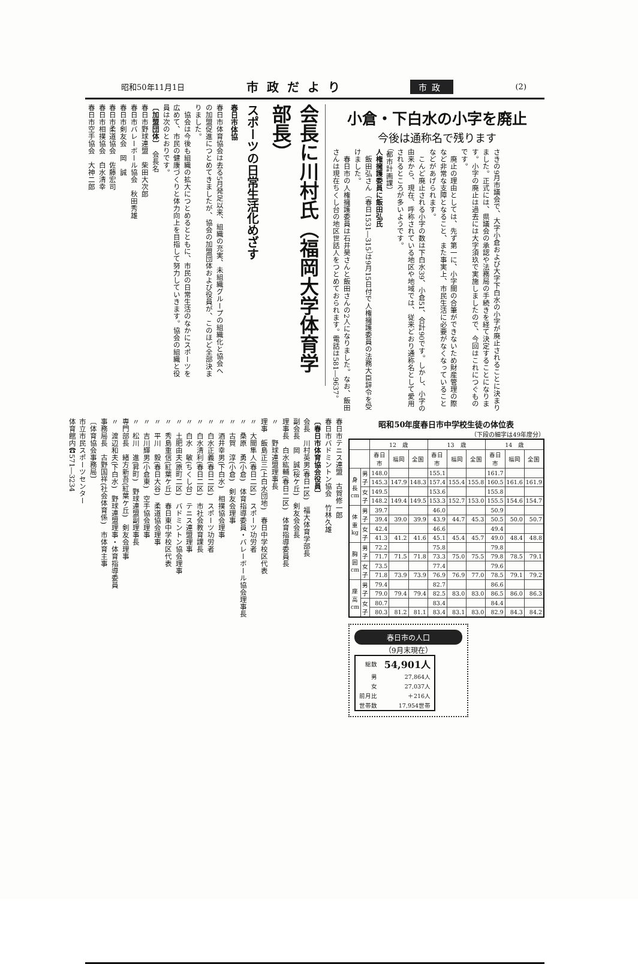昭和50年11月1日 市政だより 市政 (2)
小倉・下白水の小字を廃止
今後は通称名で残ります
さきの9月市議会で、大字小倉および大字下白水の小字が廃止されることに決まりました。正式には、県議会の承認や法務局の手続きを経て決定することになります。小字の廃止は過去には大字須玖で実施しましたので、今回はこれにつぐものです。
　廃止の理由としては、先ず第一に、小字間の合筆ができないため財産管理の際など非常な支障となること、また事実上、市民生活に必要がなくなっていることなどがあげられます。
　こんど廃止される小字の数は下白水39、小倉51、合計90です。しかし、小字の由来から、現在、呼称されている地区や地域では、従来どおり通称名として愛用されるところが多いようです。
（都市計画課）
人権擁護委員に飯田弘氏
　飯田弘さん（春日1531―315）は9月15日付で人権擁護委員の法務大臣辞令を受けました。
　春日市の人権擁護委員は石井昊さんと飯田さんの2人になりました。なお、飯田さんは現在ちくし台の地区世話人をつとめておられます。電話は581―9637。
会長に川村氏（福岡大学体育学部長）
スポーツの日常生活化めざす
春日市体協
春日市体育協会は去る5月発足以来、組織の充実、未組織グループの組織化と協会への加盟促進につとめてきましたが、協会の加盟団体および役員が、このほど全部決まりました。
　協会は今後も組織の拡大につとめるとともに、市民の日常生活のなかにスポーツを広めて、市民の健康づくりと体力向上を目指して努力していきます。協会の組織と役員は次のとおりです。
〔加盟団体〕　会長名
春日市野球連盟　柴田大次郎
春日市バレーボール協会　秋田秀雄
春日市剣友会　岡　誠
春日市柔道協会　佐藤宏司
春日市相撲協会　白水清幸
春日市空手協会　大神二郎
昭和50年度春日市中学校生徒の体位表
（下段の細字は49年度分）
| | | 12 歳 | | | 13 歳 | | | 14 歳 | | |
| --- | --- | --- | --- | --- | --- | --- | --- | --- | --- | --- |
| | | 春日市 | 福岡 | 全国 | 春日市 | 福岡 | 全国 | 春日市 | 福岡 | 全国 |
| 身長 cm | 男子 | 148.0 | | | 155.1 | | | 161.7 | | |
| | | 145.3 | 147.9 | 148.3 | 157.4 | 155.4 | 155.8 | 160.5 | 161.6 | 161.9 |
| | 女子 | 149.5 | | | 153.6 | | | 155.8 | | |
| | | 148.2 | 149.4 | 149.5 | 153.3 | 152.7 | 153.0 | 155.5 | 154.6 | 154.7 |
| 体重 kg | 男子 | 39.7 | | | 46.0 | | | 50.9 | | |
| | | 39.4 | 39.0 | 39.9 | 43.9 | 44.7 | 45.3 | 50.5 | 50.0 | 50.7 |
| | 女子 | 42.4 | | | 46.6 | | | 49.4 | | |
| | | 41.3 | 41.2 | 41.6 | 45.1 | 45.4 | 45.7 | 49.0 | 48.4 | 48.8 |
| 胸囲 cm | 男子 | 72.2 | | | 75.8 | | | 79.8 | | |
| | | 71.7 | 71.5 | 71.8 | 73.3 | 75.0 | 75.5 | 79.8 | 78.5 | 79.1 |
| | 女子 | 73.5 | | | 77.4 | | | 79.6 | | |
| | | 71.8 | 73.9 | 73.9 | 76.9 | 76.9 | 77.0 | 78.5 | 79.1 | 79.2 |
| 座高 cm | 男子 | 79.4 | | | 82.7 | | | 86.6 | | |
| | | 79.0 | 79.4 | 79.4 | 82.5 | 83.0 | 83.0 | 86.5 | 86.0 | 86.3 |
| | 女子 | 80.7 | | | 83.4 | | | 84.4 | | |
| | | 80.3 | 81.2 | 81.1 | 83.4 | 83.1 | 83.0 | 82.9 | 84.3 | 84.2 |
春日市の人口
（9月末現在）
| 総数 | 54,901人 |
| 男 | 27,864人 |
| 女 | 27,037人 |
| 前月比 | ＋216人 |
| 世帯数 | 17,954世帯 |
春日市テニス連盟　古賀修一郎
春日市バドミントン協会　竹林久雄
〔春日市体育協会役員〕
会長　川村英男(春日1区)　福大体育学部長
副会長　岡　誠(桜ケ丘)　剣友会会長
理事長　白水紘輔(春日二区)　体育指導委員長
〃　　野球連盟理事長
理事　飯島正三(上白水団地)　春日中学校区代表
〃　大間隼人(春日二区)　スポーツ功労者
〃　桑原　勇(小倉)　体育指導委員・バレーボール協会理事長
〃　古賀　淳(小倉)　剣友会理事
〃　酒井幸男(下白水)　相撲協会理事
〃　白水正義(春日二区)　スポーツ功労者
〃　白水清利(春日二区)　市社会教育課長
〃　白水　敏(ちくし台)　テニス連盟理事
〃　土肥由夫(原町二区)　バドミントン協会理事
〃　秀島重信(紅葉ケ丘)　春日東中学校区代表
〃　平川　毅(春日大谷)　柔道協会理事
〃　吉川輝男(小倉東)　空手協会理事
〃　松川　進(昇町)　野球連盟副理事長
専門部長　緒方新吾(紅葉ケ丘)　剣友会理事
〃　渡辺和夫(下白水)　野球連盟理事・体育指導委員
事務局長　古野国祥(社会体育係)　市体育主事
〔体育協会事務局〕
市立市民スポーツセンター
体育館内☎571―3234